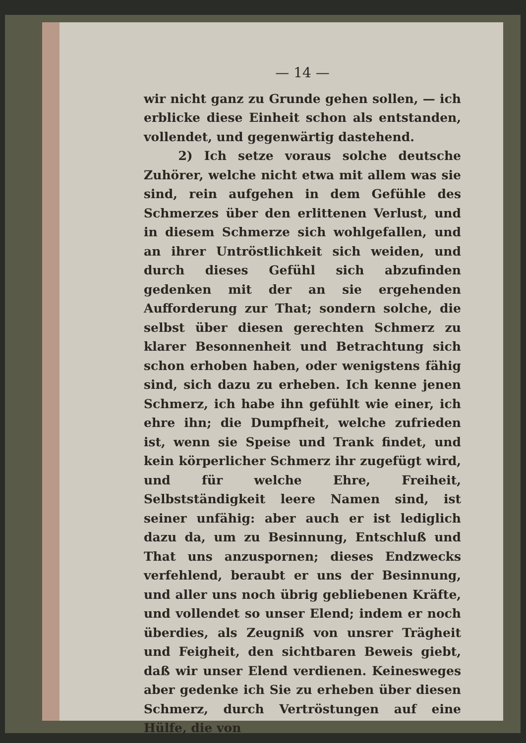— 14 —
wir nicht ganz zu Grunde gehen sollen, — ich erblicke diese Einheit schon als entstanden, vollendet, und gegenwärtig dastehend.
2) Ich setze voraus solche deutsche Zuhörer, welche nicht etwa mit allem was sie sind, rein aufgehen in dem Gefühle des Schmerzes über den erlittenen Verlust, und in diesem Schmerze sich wohlgefallen, und an ihrer Untröstlichkeit sich weiden, und durch dieses Gefühl sich abzufinden gedenken mit der an sie ergehenden Aufforderung zur That; sondern solche, die selbst über diesen gerechten Schmerz zu klarer Besonnenheit und Betrachtung sich schon erhoben haben, oder wenigstens fähig sind, sich dazu zu erheben. Ich kenne jenen Schmerz, ich habe ihn gefühlt wie einer, ich ehre ihn; die Dumpfheit, welche zufrieden ist, wenn sie Speise und Trank findet, und kein körperlicher Schmerz ihr zugefügt wird, und für welche Ehre, Freiheit, Selbstständigkeit leere Namen sind, ist seiner unfähig: aber auch er ist lediglich dazu da, um zu Besinnung, Entschluß und That uns anzuspornen; dieses Endzwecks verfehlend, beraubt er uns der Besinnung, und aller uns noch übrig gebliebenen Kräfte, und vollendet so unser Elend; indem er noch überdies, als Zeugniß von unsrer Trägheit und Feigheit, den sichtbaren Beweis giebt, daß wir unser Elend verdienen. Keinesweges aber gedenke ich Sie zu erheben über diesen Schmerz, durch Vertröstungen auf eine Hülfe, die von